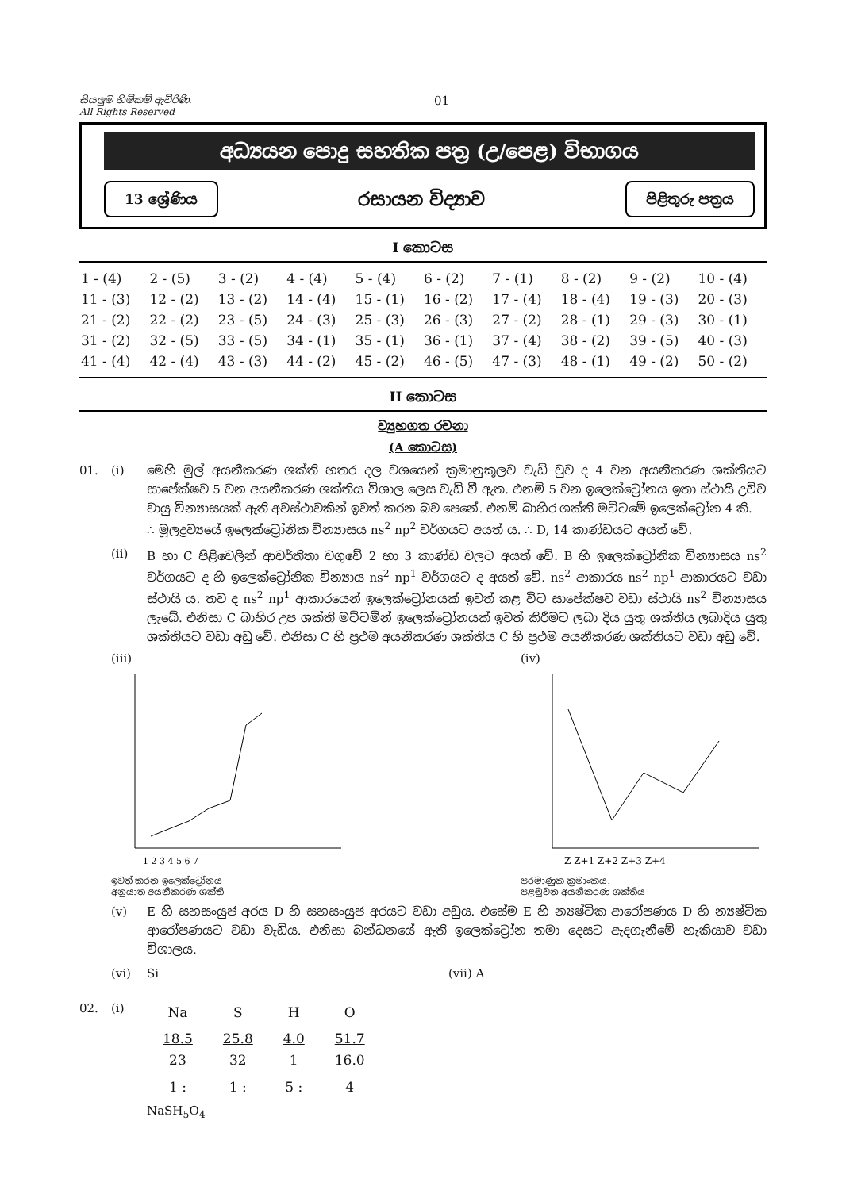සියලුම හිමිකම් ඇවිරිණි.
All Rights Reserved
01
අධ්‍යයන පොදු සහතික පත්‍ර (උ/පෙළ) විභාගය
13 ශ්‍රේණිය
රසායන විද්‍යාව
පිළිතුරු පත්‍රය
I කොටස
| 1 - (4) | 2 - (5) | 3 - (2) | 4 - (4) | 5 - (4) | 6 - (2) | 7 - (1) | 8 - (2) | 9 - (2) | 10 - (4) |
| 11 - (3) | 12 - (2) | 13 - (2) | 14 - (4) | 15 - (1) | 16 - (2) | 17 - (4) | 18 - (4) | 19 - (3) | 20 - (3) |
| 21 - (2) | 22 - (2) | 23 - (5) | 24 - (3) | 25 - (3) | 26 - (3) | 27 - (2) | 28 - (1) | 29 - (3) | 30 - (1) |
| 31 - (2) | 32 - (5) | 33 - (5) | 34 - (1) | 35 - (1) | 36 - (1) | 37 - (4) | 38 - (2) | 39 - (5) | 40 - (3) |
| 41 - (4) | 42 - (4) | 43 - (3) | 44 - (2) | 45 - (2) | 46 - (5) | 47 - (3) | 48 - (1) | 49 - (2) | 50 - (2) |
II කොටස
ව්‍යුහගත රචනා
(A කොටස)
01. (i) මෙහි මුල් අයනීකරණ ශක්ති හතර දල වශයෙන් ක්‍රමානුකූලව වැඩි වුව ද 4 වන අයනීකරණ ශක්තියට සාපේක්ෂව 5 වන අයනීකරණ ශක්තිය විශාල ලෙස වැඩි වී ඇත. එනම් 5 වන ඉලෙක්ට්‍රෝනය ඉතා ස්ථායි උච්ච වායු වින්‍යාසයක් ඇති අවස්ථාවකින් ඉවත් කරන බව පෙනේ. එනම් බාහිර ශක්ති මට්ටමේ ඉලෙක්ට්‍රෝන 4 කි.
∴ මූලද්‍රව්‍යයේ ඉලෙක්ට්‍රෝනික වින්‍යාසය ns<sup>2</sup> np<sup>2</sup> වර්ගයට අයත් ය. ∴ D, 14 කාණ්ඩයට අයත් වේ.
(ii) B හා C පිළිවෙලින් ආවර්තිතා වගුවේ 2 හා 3 කාණ්ඩ වලට අයත් වේ. B හි ඉලෙක්ට්‍රෝනික වින්‍යාසය ns<sup>2</sup> වර්ගයට ද හි ඉලෙක්ට්‍රෝනික වින්‍යාය ns<sup>2</sup> np<sup>1</sup> වර්ගයට ද අයත් වේ. ns<sup>2</sup> ආකාරය ns<sup>2</sup> np<sup>1</sup> ආකාරයට වඩා ස්ථායි ය. තව ද ns<sup>2</sup> np<sup>1</sup> ආකාරයෙන් ඉලෙක්ට්‍රෝනයක් ඉවත් කළ විට සාපේක්ෂව වඩා ස්ථායි ns<sup>2</sup> වින්‍යාසය ලැබේ. එනිසා C බාහිර උප ශක්ති මට්ටමින් ඉලෙක්ට්‍රෝනයක් ඉවත් කිරීමට ලබා දිය යුතු ශක්තිය ලබාදිය යුතු ශක්තියට වඩා අඩු වේ. එනිසා C හි ප්‍රථම අයනීකරණ ශක්තිය C හි ප්‍රථම අයනීකරණ ශක්තියට වඩා අඩු වේ.
(iii)
1 2 3 4 5 6 7
ඉවත් කරන ඉලෙක්ට්‍රෝනය
අනුයාත අයනීකරණ ශක්ති
(iv)
Z Z+1 Z+2 Z+3 Z+4
පරමාණුක ක්‍රමාංකය.
පළමුවන අයනීකරණ ශක්තිය
(v) E හි සහසංයුජ අරය D හි සහසංයුජ අරයට වඩා අඩුය. එසේම E හි න්‍යෂ්ටික ආරෝපණය D හි න්‍යෂ්ටික ආරෝපණයට වඩා වැඩිය. එනිසා බන්ධනයේ ඇති ඉලෙක්ට්‍රෝන තමා දෙසට ඇදගැනීමේ හැකියාව වඩා විශාලය.
(vi) Si (vii) A
02. (i)
| Na | S | H | O |
| 18.5 23 | 25.8 32 | 4.0 1 | 51.7 16.0 |
| 1 : | 1 : | 5 : | 4 |
NaSH<sub>5</sub>O<sub>4</sub>